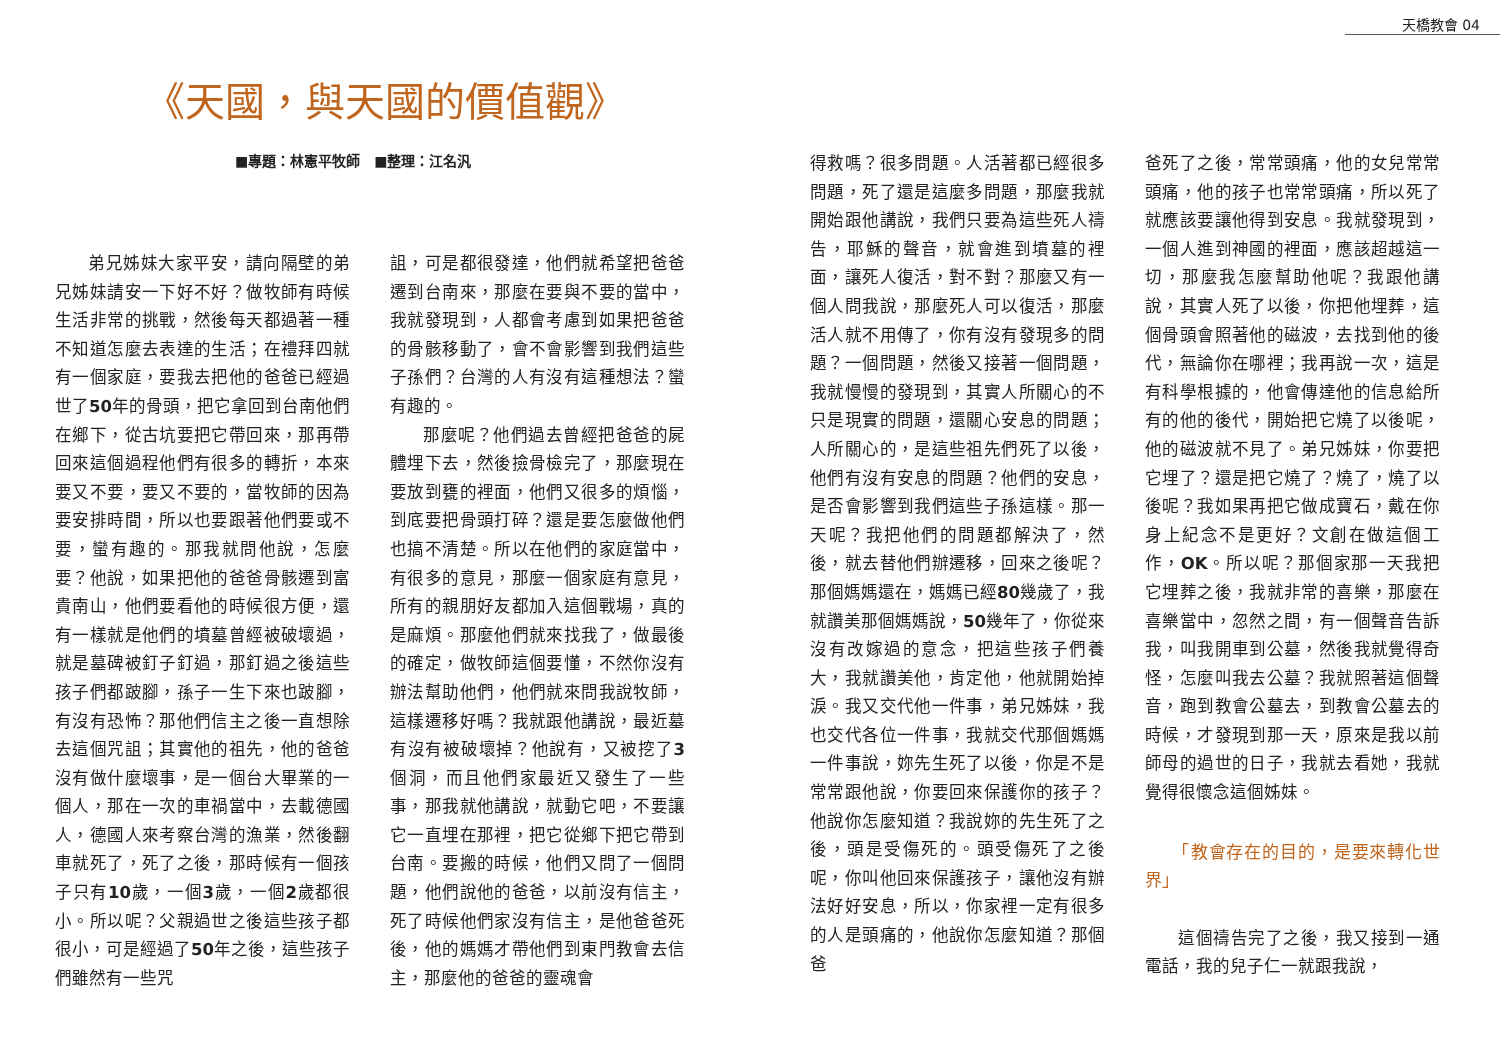天橋教會 04
《天國，與天國的價值觀》
■專題：林憲平牧師　■整理：江名汎
弟兄姊妹大家平安，請向隔壁的弟兄姊妹請安一下好不好？做牧師有時候生活非常的挑戰，然後每天都過著一種不知道怎麼去表達的生活；在禮拜四就有一個家庭，要我去把他的爸爸已經過世了50年的骨頭，把它拿回到台南他們在鄉下，從古坑要把它帶回來，那再帶回來這個過程他們有很多的轉折，本來要又不要，要又不要的，當牧師的因為要安排時間，所以也要跟著他們要或不要，蠻有趣的。那我就問他說，怎麼要？他說，如果把他的爸爸骨骸遷到富貴南山，他們要看他的時候很方便，還有一樣就是他們的墳墓曾經被破壞過，就是墓碑被釘子釘過，那釘過之後這些孩子們都跛腳，孫子一生下來也跛腳，有沒有恐怖？那他們信主之後一直想除去這個咒詛；其實他的祖先，他的爸爸沒有做什麼壞事，是一個台大畢業的一個人，那在一次的車禍當中，去載德國人，德國人來考察台灣的漁業，然後翻車就死了，死了之後，那時候有一個孩子只有10歲，一個3歲，一個2歲都很小。所以呢？父親過世之後這些孩子都很小，可是經過了50年之後，這些孩子們雖然有一些咒
詛，可是都很發達，他們就希望把爸爸遷到台南來，那麼在要與不要的當中，我就發現到，人都會考慮到如果把爸爸的骨骸移動了，會不會影響到我們這些子孫們？台灣的人有沒有這種想法？蠻有趣的。
那麼呢？他們過去曾經把爸爸的屍體埋下去，然後撿骨檢完了，那麼現在要放到甕的裡面，他們又很多的煩惱，到底要把骨頭打碎？還是要怎麼做他們也搞不清楚。所以在他們的家庭當中，有很多的意見，那麼一個家庭有意見，所有的親朋好友都加入這個戰場，真的是麻煩。那麼他們就來找我了，做最後的確定，做牧師這個要懂，不然你沒有辦法幫助他們，他們就來問我說牧師，這樣遷移好嗎？我就跟他講說，最近墓有沒有被破壞掉？他說有，又被挖了3個洞，而且他們家最近又發生了一些事，那我就他講說，就動它吧，不要讓它一直埋在那裡，把它從鄉下把它帶到台南。要搬的時候，他們又問了一個問題，他們說他的爸爸，以前沒有信主，死了時候他們家沒有信主，是他爸爸死後，他的媽媽才帶他們到東門教會去信主，那麼他的爸爸的靈魂會
得救嗎？很多問題。人活著都已經很多問題，死了還是這麼多問題，那麼我就開始跟他講說，我們只要為這些死人禱告，耶穌的聲音，就會進到墳墓的裡面，讓死人復活，對不對？那麼又有一個人問我說，那麼死人可以復活，那麼活人就不用傳了，你有沒有發現多的問題？一個問題，然後又接著一個問題，我就慢慢的發現到，其實人所關心的不只是現實的問題，還關心安息的問題；人所關心的，是這些祖先們死了以後，他們有沒有安息的問題？他們的安息，是否會影響到我們這些子孫這樣。那一天呢？我把他們的問題都解決了，然後，就去替他們辦遷移，回來之後呢？那個媽媽還在，媽媽已經80幾歲了，我就讚美那個媽媽說，50幾年了，你從來沒有改嫁過的意念，把這些孩子們養大，我就讚美他，肯定他，他就開始掉淚。我又交代他一件事，弟兄姊妹，我也交代各位一件事，我就交代那個媽媽一件事說，妳先生死了以後，你是不是常常跟他說，你要回來保護你的孩子？他說你怎麼知道？我說妳的先生死了之後，頭是受傷死的。頭受傷死了之後呢，你叫他回來保護孩子，讓他沒有辦法好好安息，所以，你家裡一定有很多的人是頭痛的，他說你怎麼知道？那個爸
爸死了之後，常常頭痛，他的女兒常常頭痛，他的孩子也常常頭痛，所以死了就應該要讓他得到安息。我就發現到，一個人進到神國的裡面，應該超越這一切，那麼我怎麼幫助他呢？我跟他講說，其實人死了以後，你把他埋葬，這個骨頭會照著他的磁波，去找到他的後代，無論你在哪裡；我再說一次，這是有科學根據的，他會傳達他的信息給所有的他的後代，開始把它燒了以後呢，他的磁波就不見了。弟兄姊妹，你要把它埋了？還是把它燒了？燒了，燒了以後呢？我如果再把它做成寶石，戴在你身上紀念不是更好？文創在做這個工作，OK。所以呢？那個家那一天我把它埋葬之後，我就非常的喜樂，那麼在喜樂當中，忽然之間，有一個聲音告訴我，叫我開車到公墓，然後我就覺得奇怪，怎麼叫我去公墓？我就照著這個聲音，跑到教會公墓去，到教會公墓去的時候，才發現到那一天，原來是我以前師母的過世的日子，我就去看她，我就覺得很懷念這個姊妹。
　　「教會存在的目的，是要來轉化世界」
這個禱告完了之後，我又接到一通電話，我的兒子仁一就跟我說，